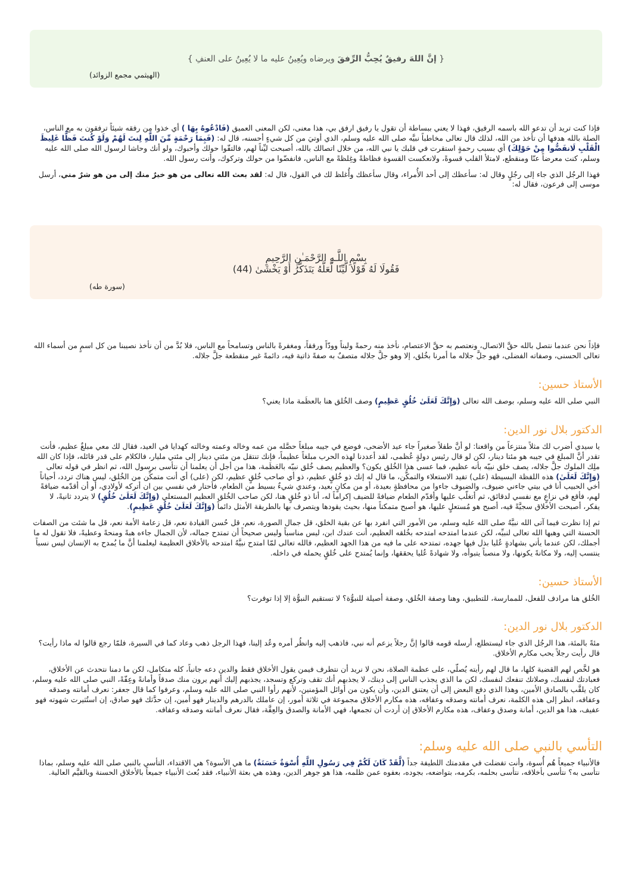{ إنَّ اللهَ رفيقٌ يُحِبُّ الرِّفقَ ويرضاه ويُعِينُ عليه ما لا يُعِينُ على العنفِ }
(الهيثمي مجمع الزوائد)
فإذا كنت تريد أن تدعو الله باسمه الرفيق، فهذا لا يعني ببساطة أن تقول يا رفيق ارفق بي، هذا معنى، لكن المعنى العميق (فَادْعُوهُ بِهَا ) أي خذوا من رفقه شيئاً ترفقون به مع الناس، الصلة بالله هدفها أن تأخذ من الله، لذلك قال تعالى مخاطباً نبيَّه صلى الله عليه وسلم، الذي أوتيَ من كل شيءٍ أحسنه، قال له: (فَبِمَا رَحْمَةٍ مِّنَ اللَّهِ لِنتَ لَهُمْ وَلَوْ كُنتَ فَظًّا غَلِيظَ الْقَلْبِ لَانفَضُّوا مِنْ حَوْلِكَ) أي بسبب رحمةٍ استقرت في قلبك يا نبي الله، من خلال اتصالك بالله، أصبحت ليِّناً لهم، فالتفّوا حولك وأحبوك، ولو أنك وحاشا لرسول الله صلى الله عليه وسلم، كنت معرضاً عنّا ومنقطع، لامتلأ القلب قسوةً، ولانعكست القسوة فظاظةً وغِلظةً مع الناس، فانفضّوا من حولك وتركوك، وأنت رسول الله.
فهذا الرجُل الذي جاء إلى رجُلٍ وقال له: سأعظك إلى أحد الأُمراء، وقال سأعظك وأُغلظ لك في القول، قال له: لقد بعث الله تعالى من هو خيرٌ منك إلى من هو شرٌ مني، أرسل موسى إلى فرعون، فقال له:
بِسْمِ اللَّـهِ الرَّحْمَـٰنِ الرَّحِيمِ
فَقُولَا لَهُ قَوْلًا لَّيِّنًا لَّعَلَّهُ يَتَذَكَّرُ أَوْ يَخْشَىٰ (44)
(سورة طه)
فإذاً نحن عندما نتصل بالله حقَّ الاتصال، ونعتصم به حقَّ الاعتصام، نأخذ منه رحمةً وليناً وودّاً ورفقاً، ومغفرةً بالناس وتسامحاً مع الناس، فلا بُدَّ من أن نأخذ نصيبنا من كل اسمٍ من أسماء الله تعالى الحسنى، وصفاته الفضلى، فهو جلَّ جلاله ما أمرنا بخُلق، إلا وهو جلَّ جلاله متصفٌ به صفةً ذاتية فيه، دائمةً غير منقطعة جلَّ جلاله.
الأستاذ حسين:
النبي صلى الله عليه وسلم، بوصف الله تعالى (وَإِنَّكَ لَعَلَىٰ خُلُقٍ عَظِيمٍ) وصف الخُلق هنا بالعظَمة ماذا يعني؟
الدكتور بلال نور الدين:
يا سيدي أضرب لك مثلاً منتزعاً من واقعنا: لو أنَّ طفلاً صغيراً جاء عيد الأضحى، فوضع في جيبه مبلغاً حصَّله من عمه وخاله وعمته وخالته كهدايا في العيد، فقال لك معي مبلغٌ عظيم، فأنت تقدر أنَّ المبلغ في جيبه هو مئتا دينار، لكن لو قال رئيس دولةٍ عُظمى، لقد أعددنا لهذه الحرب مبلغاً عظيماً، فإنك تنتقل من مئتي دينار إلى مئتي مليار، فالكلام على قدر قائله، فإذا كان الله ملِك الملوك جلَّ جلاله، يصف خلق نبيّه بأنه عظيم، فما عسى هذا الخُلق يكون؟ والعظيم يصف خُلق نبيّه بالعَظَمة، هذا من أجل أن يعلمنا أن نتأسى برسول الله، ثم انظر في قوله تعالى (وَإِنَّكَ لَعَلَىٰ) هذه اللفظة البسيطة (على) تفيد الاستعلاء والتمكُّن، ما قال له إنك ذو خُلقٍ عظيم، ذو أي صاحب خُلقٍ عظيم، لكن (على) أي أنت متمكِّن من الخُلق، ليس هناك تردد، أحياناً أخي الحبيب أنا في بيتي جاءني ضيوف، والضيوف جاءوا من محافظةٍ بعيدة، أو من مكانٍ بعيد، وعندي شيءٌ بسيط من الطعام، فأحتار في نفسي بين ان أتركه لأولادي، أو أن أقدّمه ضيافةً لهم، فأقع في نزاعٍ مع نفسي لدقائق، ثم أتغلّب عليها وأقدّم الطعام ضيافةً للضيف إكراماً له، أنا ذو خُلقٍ هنا، لكن صاحب الخُلق العظيم المستعلي (وَإِنَّكَ لَعَلَىٰ خُلُقٍ) لا يتردد ثانيةً، لا يفكر، أصبحت الأخلاق سجيَّةً فيه، أصبح هو مُستعلٍ عليها، هو أصبح متمكناً منها، بحيث يقودها ويتصرف بها بالطريقة الأمثل دائماً (وَإِنَّكَ لَعَلَىٰ خُلُقٍ عَظِيمٍ).
ثم إذا نظرت فيما آتى الله نبيَّهُ صلى الله عليه وسلم، من الأمور التي انفرد بها عن بقية الخلق، قل جمال الصورة، نعم، قل حُسن القيادة نعم، قل زعامة الأمة نعم، قل ما شئت من الصفات الحسنة التي وهبها الله تعالى لنبيِّه، لكن عندما امتدحه امتدحه بخُلقه العظيم، أنت عندك ابن، ليس مناسباً وليس صحيحاً أن تمتدح جماله، لأن الجمال جاءه هبةً ومنحةً وعطيةً، فلا تقول له ما أجملك، لكن عندما يأتي بشهادةٍ عُليا بذل فيها جهده، تمتدحه على ما فيه من هذا الجهد العظيم، فالله تعالى لمّا امتدح نبيَّهُ امتدحه بالأخلاق العظيمة ليعلمنا أنَّ ما يُمدح به الإنسان ليس نسباً ينتسب إليه، ولا مكانةً يكونها، ولا منصباً يتبوأه، ولا شهادةً عُليا يحققها، وإنما يُمتدح على خُلقٍ يحمله في داخله.
الأستاذ حسين:
الخُلق هنا مرادف للفعل، للممارسة، للتطبيق، وهنا وصفة الخُلق، وصفة أصيلة للنبوُّة؟ لا تستقيم النبوُّة إلا إذا توفرت؟
الدكتور بلال نور الدين:
مئةً بالمئة، هذا الرجُل الذي جاء ليستطلع، أرسله قومه قالوا إنَّ رجلاً يزعم أنه نبي، فاذهب إليه وانظُر أمره وعُد إلينا، فهذا الرجل ذهب وعاد كما في السيرة، فلمّا رجع قالوا له ماذا رأيت؟ قال رأيت رجلاً يحب مكارم الأخلاق.
هو لخَّص لهم القضية كلها، ما قال لهم رأيته يُصلّي، على عظمة الصلاة، نحن لا نريد أن نتطرف فيمن يقول الأخلاق فقط والدين دعه جانباً، كله متكامل، لكن ما دمنا نتحدث عن الأخلاق، فعبادتك لنفسك، وصلاتك تنفعك لنفسك، لكن ما الذي يجذب الناس إلى دينك، لا يجذبهم أنك تقف وتركع وتسجد، يجذبهم إليك أنهم يرون منك صدقاً وأمانةً وعِفّةً، النبي صلى الله عليه وسلم، كان يلقَّب بالصادق الأمين، وهذا الذي دفع البعض إلى أن يعتنق الدين، وأن يكون من أوائل المؤمنين، لأنهم رأوا النبي صلى الله عليه وسلم، وعرفوا كما قال جعفر: نعرف أمانته وصدقه وعفافه، انظر إلى هذه الكلمة، نعرف أمانته وصدقه وعفافه، هذه مكارم الأخلاق مجموعة في ثلاثة أمور، إن عاملك بالدرهم والدينار فهو أمين، إن حدَّثك فهو صادق، إن استُثيرت شهوته فهو عفيف، هذا هو الدين، أمانة وصدق وعفاف، هذه مكارم الأخلاق إن أردت أن تجمعها، فهي الأمانة والصدق والعِفَّة، فقال نعرف أمانته وصدقه وعفافه.
التأسي بالنبي صلى الله عليه وسلم:
فالأنبياء جميعاً هُم أُسوة، وأنت تفضلت في مقدمتك اللطيفة جداً (لَّقَدْ كَانَ لَكُمْ فِي رَسُولِ اللَّهِ أُسْوَةٌ حَسَنَةٌ) ما هي الأسوة؟ هي الاقتداء، التأسي بالنبي صلى الله عليه وسلم، بماذا نتأسى به؟ نتأسى بأخلاقه، نتأسى بحلمه، بكرمه، بتواضعه، بجوده، بعفوه عمن ظلمه، هذا هو جوهر الدين، وهذه هي بعثة الأنبياء، فقد بُعث الأنبياء جميعاً بالأخلاق الحسنة وبالقيَّم العالية.